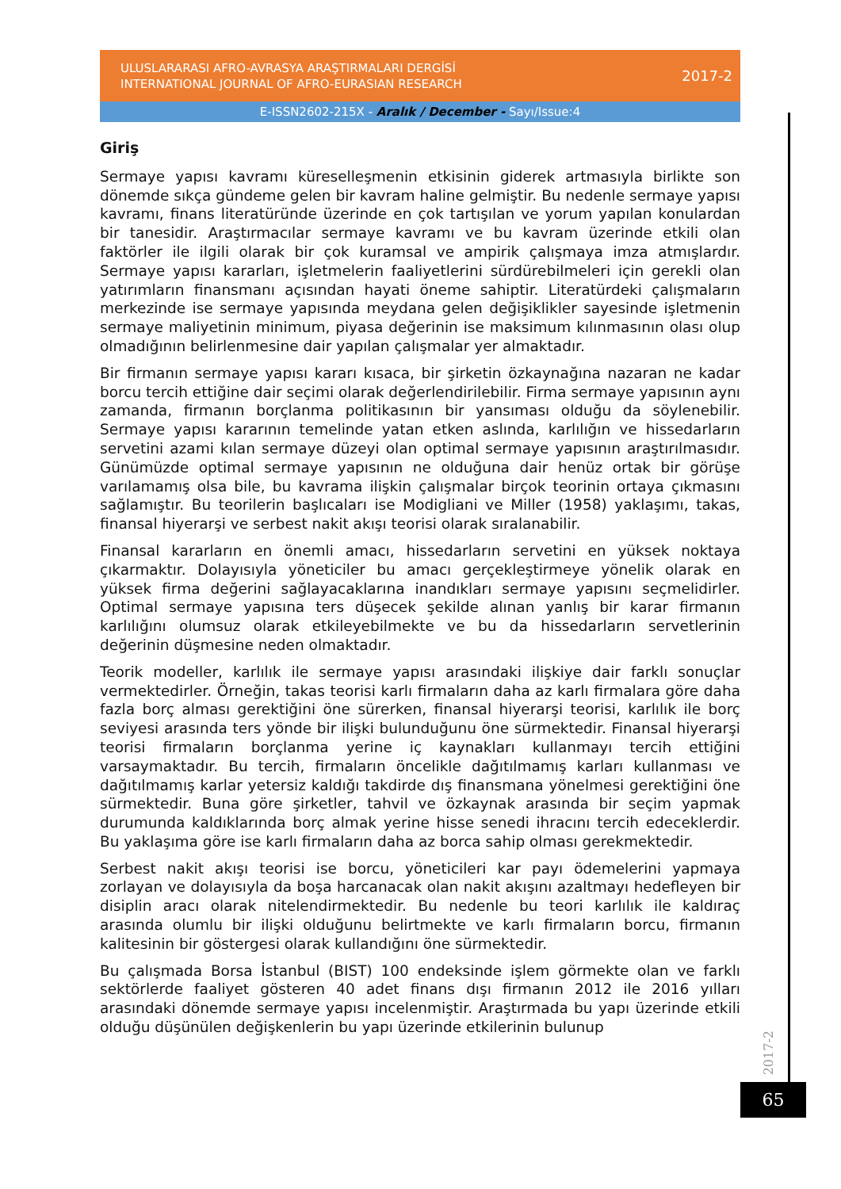ULUSLARARASI AFRO-AVRASYA ARAŞTIRMALARI DERGİSİ
INTERNATIONAL JOURNAL OF AFRO-EURASIAN RESEARCH
2017-2
E-ISSN2602-215X - Aralık / December - Sayı/Issue:4
Giriş
Sermaye yapısı kavramı küreselleşmenin etkisinin giderek artmasıyla birlikte son dönemde sıkça gündeme gelen bir kavram haline gelmiştir. Bu nedenle sermaye yapısı kavramı, finans literatüründe üzerinde en çok tartışılan ve yorum yapılan konulardan bir tanesidir. Araştırmacılar sermaye kavramı ve bu kavram üzerinde etkili olan faktörler ile ilgili olarak bir çok kuramsal ve ampirik çalışmaya imza atmışlardır. Sermaye yapısı kararları, işletmelerin faaliyetlerini sürdürebilmeleri için gerekli olan yatırımların finansmanı açısından hayati öneme sahiptir. Literatürdeki çalışmaların merkezinde ise sermaye yapısında meydana gelen değişiklikler sayesinde işletmenin sermaye maliyetinin minimum, piyasa değerinin ise maksimum kılınmasının olası olup olmadığının belirlenmesine dair yapılan çalışmalar yer almaktadır.
Bir firmanın sermaye yapısı kararı kısaca, bir şirketin özkaynağına nazaran ne kadar borcu tercih ettiğine dair seçimi olarak değerlendirilebilir. Firma sermaye yapısının aynı zamanda, firmanın borçlanma politikasının bir yansıması olduğu da söylenebilir. Sermaye yapısı kararının temelinde yatan etken aslında, karlılığın ve hissedarların servetini azami kılan sermaye düzeyi olan optimal sermaye yapısının araştırılmasıdır. Günümüzde optimal sermaye yapısının ne olduğuna dair henüz ortak bir görüşe varılamamış olsa bile, bu kavrama ilişkin çalışmalar birçok teorinin ortaya çıkmasını sağlamıştır. Bu teorilerin başlıcaları ise Modigliani ve Miller (1958) yaklaşımı, takas, finansal hiyerarşi ve serbest nakit akışı teorisi olarak sıralanabilir.
Finansal kararların en önemli amacı, hissedarların servetini en yüksek noktaya çıkarmaktır. Dolayısıyla yöneticiler bu amacı gerçekleştirmeye yönelik olarak en yüksek firma değerini sağlayacaklarına inandıkları sermaye yapısını seçmelidirler. Optimal sermaye yapısına ters düşecek şekilde alınan yanlış bir karar firmanın karlılığını olumsuz olarak etkileyebilmekte ve bu da hissedarların servetlerinin değerinin düşmesine neden olmaktadır.
Teorik modeller, karlılık ile sermaye yapısı arasındaki ilişkiye dair farklı sonuçlar vermektedirler. Örneğin, takas teorisi karlı firmaların daha az karlı firmalara göre daha fazla borç alması gerektiğini öne sürerken, finansal hiyerarşi teorisi, karlılık ile borç seviyesi arasında ters yönde bir ilişki bulunduğunu öne sürmektedir. Finansal hiyerarşi teorisi firmaların borçlanma yerine iç kaynakları kullanmayı tercih ettiğini varsaymaktadır. Bu tercih, firmaların öncelikle dağıtılmamış karları kullanması ve dağıtılmamış karlar yetersiz kaldığı takdirde dış finansmana yönelmesi gerektiğini öne sürmektedir. Buna göre şirketler, tahvil ve özkaynak arasında bir seçim yapmak durumunda kaldıklarında borç almak yerine hisse senedi ihracını tercih edeceklerdir. Bu yaklaşıma göre ise karlı firmaların daha az borca sahip olması gerekmektedir.
Serbest nakit akışı teorisi ise borcu, yöneticileri kar payı ödemelerini yapmaya zorlayan ve dolayısıyla da boşa harcanacak olan nakit akışını azaltmayı hedefleyen bir disiplin aracı olarak nitelendirmektedir. Bu nedenle bu teori karlılık ile kaldıraç arasında olumlu bir ilişki olduğunu belirtmekte ve karlı firmaların borcu, firmanın kalitesinin bir göstergesi olarak kullandığını öne sürmektedir.
Bu çalışmada Borsa İstanbul (BIST) 100 endeksinde işlem görmekte olan ve farklı sektörlerde faaliyet gösteren 40 adet finans dışı firmanın 2012 ile 2016 yılları arasındaki dönemde sermaye yapısı incelenmiştir. Araştırmada bu yapı üzerinde etkili olduğu düşünülen değişkenlerin bu yapı üzerinde etkilerinin bulunup
2017-2
65